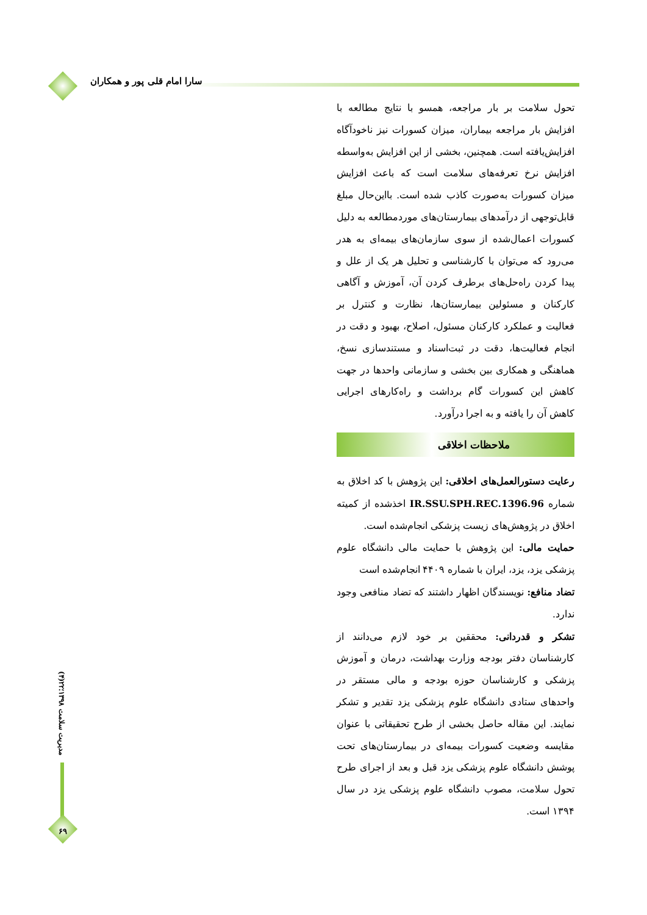سارا امام قلی پور و همکاران
تحول سلامت بر بار مراجعه، همسو با نتایج مطالعه با افزایش بار مراجعه بیماران، میزان کسورات نیز ناخودآگاه افزایش‌یافته است. همچنین، بخشی از این افزایش به‌واسطه افزایش نرخ تعرفه‌های سلامت است که باعث افزایش میزان کسورات به‌صورت کاذب شده است. بااین‌حال مبلغ قابل‌توجهی از درآمدهای بیمارستان‌های موردمطالعه به دلیل کسورات اعمال‌شده از سوی سازمان‌های بیمه‌ای به هدر می‌رود که می‌توان با کارشناسی و تحلیل هر یک از علل و پیدا کردن راه‌حل‌های برطرف کردن آن، آموزش و آگاهی کارکنان و مسئولین بیمارستان‌ها، نظارت و کنترل بر فعالیت و عملکرد کارکنان مسئول، اصلاح، بهبود و دقت در انجام فعالیت‌ها، دقت در ثبت‌اسناد و مستندسازی نسخ، هماهنگی و همکاری بین بخشی و سازمانی واحدها در جهت کاهش این کسورات گام برداشت و راه‌کارهای اجرایی کاهش آن را یافته و به اجرا درآورد.
ملاحظات اخلاقی
رعایت دستورالعمل‌های اخلاقی: این پژوهش با کد اخلاق به شماره IR.SSU.SPH.REC.1396.96 اخذشده از کمیته اخلاق در پژوهش‌های زیست پزشکی انجام‌شده است.
حمایت مالی: این پژوهش با حمایت مالی دانشگاه علوم پزشکی یزد، یزد، ایران با شماره ۴۴۰۹ انجام‌شده است
تضاد منافع: نویسندگان اظهار داشتند که تضاد منافعی وجود ندارد.
تشکر و قدردانی: محققین بر خود لازم می‌دانند از کارشناسان دفتر بودجه وزارت بهداشت، درمان و آموزش پزشکی و کارشناسان حوزه بودجه و مالی مستقر در واحدهای ستادی دانشگاه علوم پزشکی یزد تقدیر و تشکر نمایند. این مقاله حاصل بخشی از طرح تحقیقاتی با عنوان مقایسه وضعیت کسورات بیمه‌ای در بیمارستان‌های تحت پوشش دانشگاه علوم پزشکی یزد قبل و بعد از اجرای طرح تحول سلامت، مصوب دانشگاه علوم پزشکی یزد در سال ۱۳۹۴ است.
مدیریت سلامت ۱۳۹۸؛۲۲(۴)
۶۹